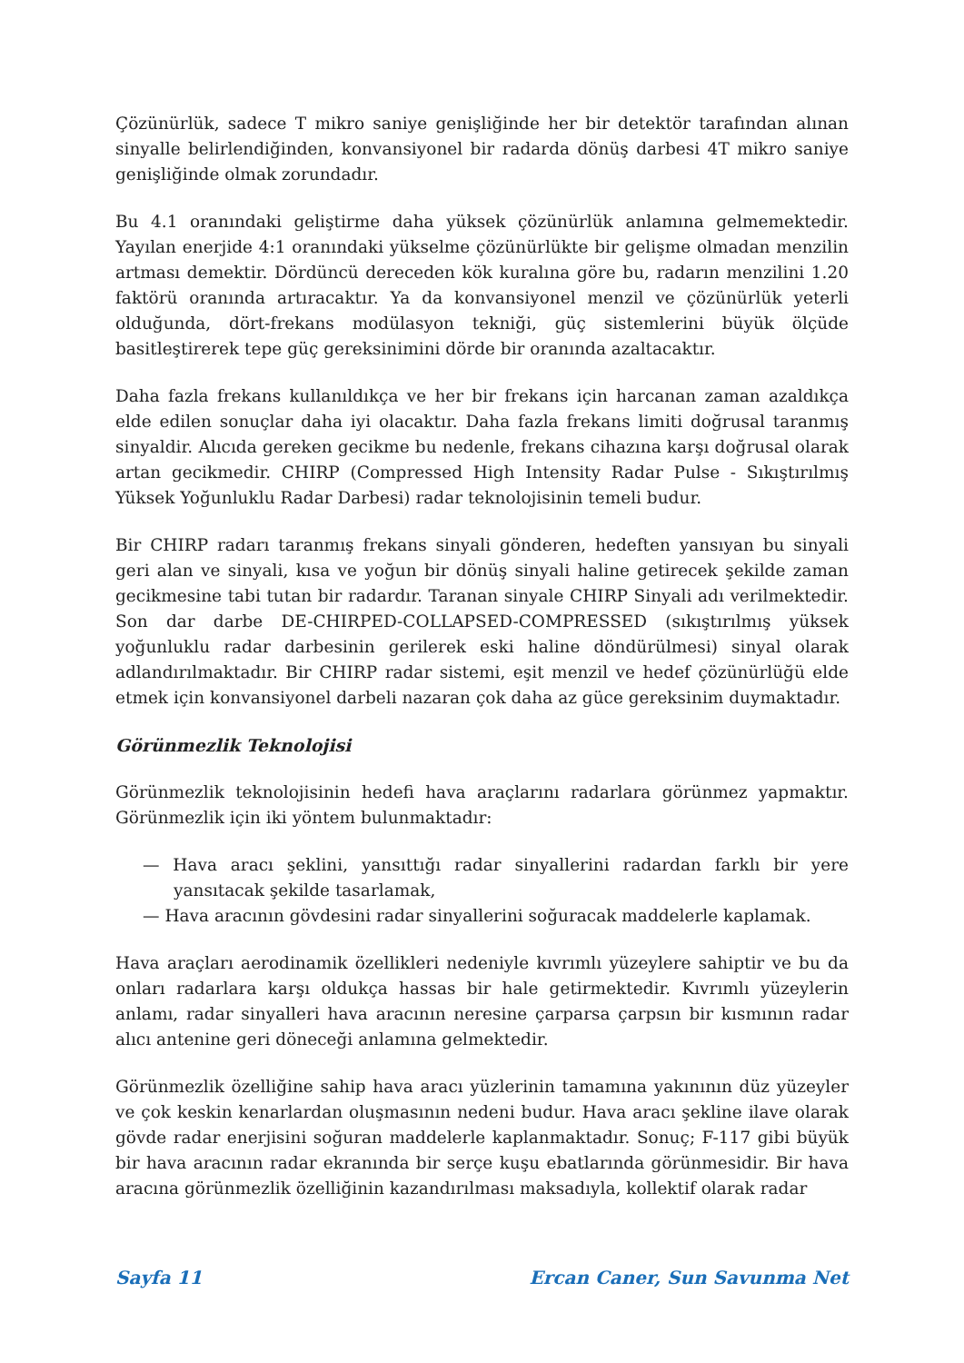Çözünürlük, sadece T mikro saniye genişliğinde her bir detektör tarafından alınan sinyalle belirlendiğinden, konvansiyonel bir radarda dönüş darbesi 4T mikro saniye genişliğinde olmak zorundadır.
Bu 4.1 oranındaki geliştirme daha yüksek çözünürlük anlamına gelmemektedir. Yayılan enerjide 4:1 oranındaki yükselme çözünürlükte bir gelişme olmadan menzilin artması demektir. Dördüncü dereceden kök kuralına göre bu, radarın menzilini 1.20 faktörü oranında artıracaktır. Ya da konvansiyonel menzil ve çözünürlük yeterli olduğunda, dört-frekans modülasyon tekniği, güç sistemlerini büyük ölçüde basitleştirerek tepe güç gereksinimini dörde bir oranında azaltacaktır.
Daha fazla frekans kullanıldıkça ve her bir frekans için harcanan zaman azaldıkça elde edilen sonuçlar daha iyi olacaktır. Daha fazla frekans limiti doğrusal taranmış sinyaldir. Alıcıda gereken gecikme bu nedenle, frekans cihazına karşı doğrusal olarak artan gecikmedir. CHIRP (Compressed High Intensity Radar Pulse - Sıkıştırılmış Yüksek Yoğunluklu Radar Darbesi) radar teknolojisinin temeli budur.
Bir CHIRP radarı taranmış frekans sinyali gönderen, hedeften yansıyan bu sinyali geri alan ve sinyali, kısa ve yoğun bir dönüş sinyali haline getirecek şekilde zaman gecikmesine tabi tutan bir radardır. Taranan sinyale CHIRP Sinyali adı verilmektedir. Son dar darbe DE-CHIRPED-COLLAPSED-COMPRESSED (sıkıştırılmış yüksek yoğunluklu radar darbesinin gerilerek eski haline döndürülmesi) sinyal olarak adlandırılmaktadır. Bir CHIRP radar sistemi, eşit menzil ve hedef çözünürlüğü elde etmek için konvansiyonel darbeli nazaran çok daha az güce gereksinim duymaktadır.
Görünmezlik Teknolojisi
Görünmezlik teknolojisinin hedefi hava araçlarını radarlara görünmez yapmaktır. Görünmezlik için iki yöntem bulunmaktadır:
— Hava aracı şeklini, yansıttığı radar sinyallerini radardan farklı bir yere yansıtacak şekilde tasarlamak,
— Hava aracının gövdesini radar sinyallerini soğuracak maddelerle kaplamak.
Hava araçları aerodinamik özellikleri nedeniyle kıvrımlı yüzeylere sahiptir ve bu da onları radarlara karşı oldukça hassas bir hale getirmektedir. Kıvrımlı yüzeylerin anlamı, radar sinyalleri hava aracının neresine çarparsa çarpsın bir kısmının radar alıcı antenine geri döneceği anlamına gelmektedir.
Görünmezlik özelliğine sahip hava aracı yüzlerinin tamamına yakınının düz yüzeyler ve çok keskin kenarlardan oluşmasının nedeni budur. Hava aracı şekline ilave olarak gövde radar enerjisini soğuran maddelerle kaplanmaktadır. Sonuç; F-117 gibi büyük bir hava aracının radar ekranında bir serçe kuşu ebatlarında görünmesidir. Bir hava aracına görünmezlik özelliğinin kazandırılması maksadıyla, kollektif olarak radar
Sayfa 11 Ercan Caner, Sun Savunma Net